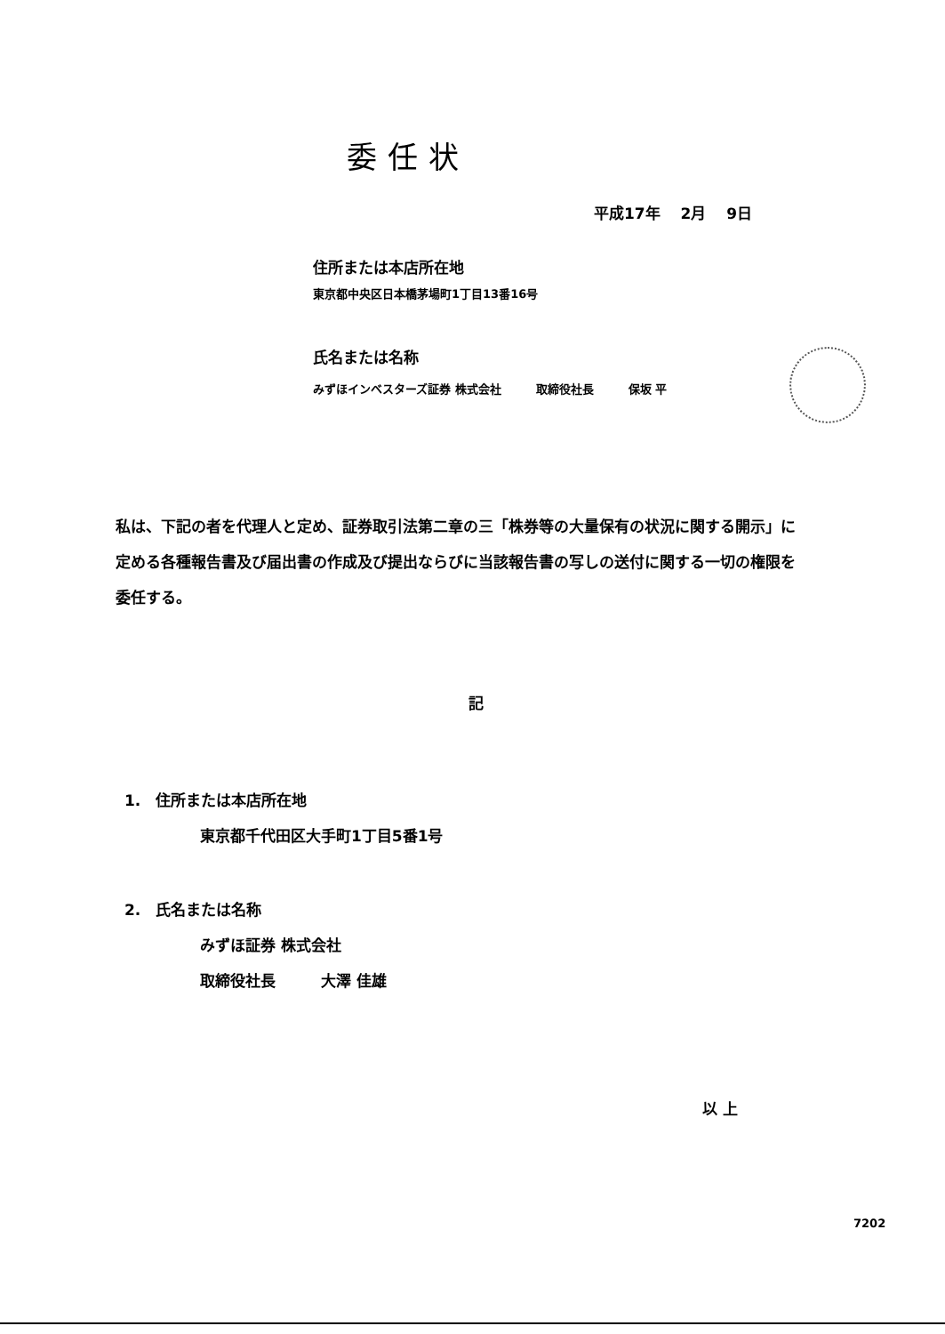委任状
平成17年　 2月　 9日
住所または本店所在地
東京都中央区日本橋茅場町1丁目13番16号
氏名または名称
みずほインベスターズ証券 株式会社　　　取締役社長　　　保坂 平
私は、下記の者を代理人と定め、証券取引法第二章の三「株券等の大量保有の状況に関する開示」に定める各種報告書及び届出書の作成及び提出ならびに当該報告書の写しの送付に関する一切の権限を委任する。
記
1.　住所または本店所在地
東京都千代田区大手町1丁目5番1号
2.　氏名または名称
みずほ証券 株式会社
取締役社長　　　大澤 佳雄
以 上
7202